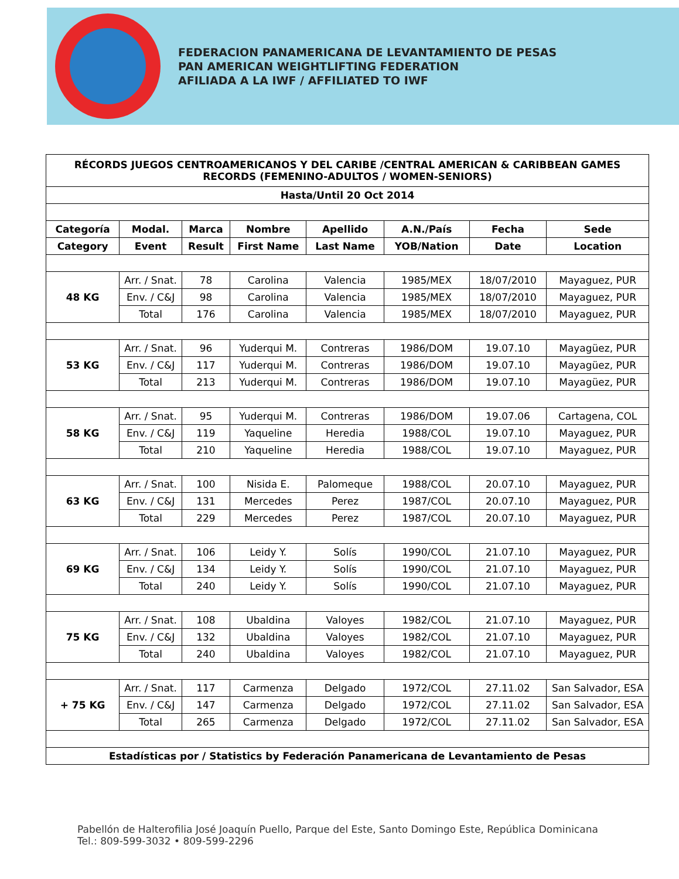FEDERACION PANAMERICANA DE LEVANTAMIENTO DE PESAS
PAN AMERICAN WEIGHTLIFTING FEDERATION
AFILIADA A LA IWF / AFFILIATED TO IWF
| RÉCORDS JUEGOS CENTROAMERICANOS Y DEL CARIBE /CENTRAL AMERICAN & CARIBBEAN GAMES RECORDS (FEMENINO-ADULTOS / WOMEN-SENIORS) | | | | | | | |
| --- | --- | --- | --- | --- | --- | --- | --- |
| Hasta/Until 20 Oct 2014 | | | | | | | |
| Categoría | Modal. | Marca | Nombre | Apellido | A.N./País | Fecha | Sede |
| Category | Event | Result | First Name | Last Name | YOB/Nation | Date | Location |
| 48 KG | Arr. / Snat. | 78 | Carolina | Valencia | 1985/MEX | 18/07/2010 | Mayaguez, PUR |
| | Env. / C&J | 98 | Carolina | Valencia | 1985/MEX | 18/07/2010 | Mayaguez, PUR |
| | Total | 176 | Carolina | Valencia | 1985/MEX | 18/07/2010 | Mayaguez, PUR |
| 53 KG | Arr. / Snat. | 96 | Yuderqui M. | Contreras | 1986/DOM | 19.07.10 | Mayagüez, PUR |
| | Env. / C&J | 117 | Yuderqui M. | Contreras | 1986/DOM | 19.07.10 | Mayagüez, PUR |
| | Total | 213 | Yuderqui M. | Contreras | 1986/DOM | 19.07.10 | Mayagüez, PUR |
| 58 KG | Arr. / Snat. | 95 | Yuderqui M. | Contreras | 1986/DOM | 19.07.06 | Cartagena, COL |
| | Env. / C&J | 119 | Yaqueline | Heredia | 1988/COL | 19.07.10 | Mayaguez, PUR |
| | Total | 210 | Yaqueline | Heredia | 1988/COL | 19.07.10 | Mayaguez, PUR |
| 63 KG | Arr. / Snat. | 100 | Nisida E. | Palomeque | 1988/COL | 20.07.10 | Mayaguez, PUR |
| | Env. / C&J | 131 | Mercedes | Perez | 1987/COL | 20.07.10 | Mayaguez, PUR |
| | Total | 229 | Mercedes | Perez | 1987/COL | 20.07.10 | Mayaguez, PUR |
| 69 KG | Arr. / Snat. | 106 | Leidy Y. | Solís | 1990/COL | 21.07.10 | Mayaguez, PUR |
| | Env. / C&J | 134 | Leidy Y. | Solís | 1990/COL | 21.07.10 | Mayaguez, PUR |
| | Total | 240 | Leidy Y. | Solís | 1990/COL | 21.07.10 | Mayaguez, PUR |
| 75 KG | Arr. / Snat. | 108 | Ubaldina | Valoyes | 1982/COL | 21.07.10 | Mayaguez, PUR |
| | Env. / C&J | 132 | Ubaldina | Valoyes | 1982/COL | 21.07.10 | Mayaguez, PUR |
| | Total | 240 | Ubaldina | Valoyes | 1982/COL | 21.07.10 | Mayaguez, PUR |
| + 75 KG | Arr. / Snat. | 117 | Carmenza | Delgado | 1972/COL | 27.11.02 | San Salvador, ESA |
| | Env. / C&J | 147 | Carmenza | Delgado | 1972/COL | 27.11.02 | San Salvador, ESA |
| | Total | 265 | Carmenza | Delgado | 1972/COL | 27.11.02 | San Salvador, ESA |
| Estadísticas por / Statistics by Federación Panamericana de Levantamiento de Pesas | | | | | | | |
Pabellón de Halterofilia José Joaquín Puello, Parque del Este, Santo Domingo Este, República Dominicana
Tel.: 809-599-3032 • 809-599-2296